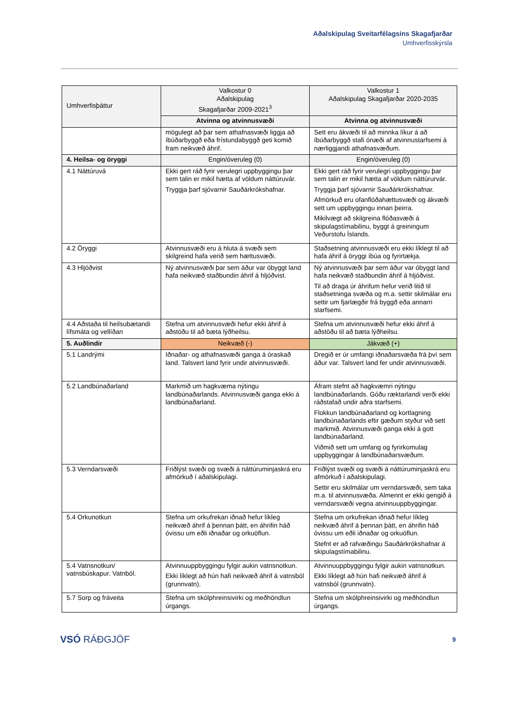Aðalskipulag Sveitarfélagsins Skagafjarðar
Umhverfisskýrsla
| Umhverfisþáttur | Valkostur 0 Aðalskipulag Skagafjarðar 2009-2021<sup>3</sup> | Valkostur 1 Aðalskipulag Skagafjarðar 2020-2035 |
| --- | --- | --- |
| | Atvinna og atvinnusvæði | Atvinna og atvinnusvæði |
| | mögulegt að þar sem athafnasvæði liggja að íbúðarbyggð eða frístundabyggð geti komið fram neikvæð áhrif. | Sett eru ákvæði til að minnka líkur á að íbúðarbyggð stafi ónæði af atvinnustarfsemi á nærliggjandi athafnasvæðum. |
| 4. Heilsa- og öryggi | Engin/óveruleg (0) | Engin/óveruleg (0) |
| 4.1 Náttúruvá | Ekki gert ráð fyrir verulegri uppbyggingu þar sem talin er mikil hætta af völdum náttúruvár. Tryggja þarf sjóvarnir Sauðárkrókshafnar. | Ekki gert ráð fyrir verulegri uppbyggingu þar sem talin er mikil hætta af völdum náttúrurvár. Tryggja þarf sjóvarnir Sauðárkrókshafnar. Afmörkuð eru ofanflóðahættusvæði og ákvæði sett um uppbyggingu innan þeirra. Mikilvægt að skilgreina flóðasvæði á skipulagstímabilinu, byggt á greiningum Veðurstofu Íslands. |
| 4.2 Öryggi | Atvinnusvæði eru á hluta á svæði sem skilgreind hafa verið sem hættusvæði. | Staðsetning atvinnusvæði eru ekki líklegt til að hafa áhrif á öryggi íbúa og fyrirtækja. |
| 4.3 Hljóðvist | Ný atvinnusvæði þar sem áður var óbyggt land hafa neikvæð staðbundin áhrif á hljóðvist. | Ný atvinnusvæði þar sem áður var óbyggt land hafa neikvæð staðbundin áhrif á hljóðvist. Til að draga úr áhrifum hefur verið litið til staðsetninga svæða og m.a. settir skilmálar eru settir um fjarlægðir frá byggð eða annarri starfsemi. |
| 4.4 Aðstaða til heilsubætandi lífsmáta og vellíðan | Stefna um atvinnusvæði hefur ekki áhrif á aðstöðu til að bæta lýðheilsu. | Stefna um atvinnusvæði hefur ekki áhrif á aðstöðu til að bæta lýðheilsu. |
| 5. Auðlindir | Neikvæð (-) | Jákvæð (+) |
| 5.1 Landrými | Iðnaðar- og athafnasvæði ganga á óraskað land. Talsvert land fyrir undir atvinnusvæði. | Dregið er úr umfangi iðnaðarsvæða frá því sem áður var. Talsvert land fer undir atvinnusvæði. |
| 5.2 Landbúnaðarland | Markmið um hagkvæma nýtingu landbúnaðarlands. Atvinnusvæði ganga ekki á landbúnaðarland. | Áfram stefnt að hagkvæmri nýtingu landbúnaðarlands. Góðu ræktarlandi verði ekki ráðstafað undir aðra starfsemi. Flokkun landbúnaðarland og kortlagning landbúnaðarlands eftir gæðum styður við sett markmið. Atvinnusvæði ganga ekki á gott landbúnaðarland. Viðmið sett um umfang og fyrirkomulag uppbyggingar á landbúnaðarsvæðum. |
| 5.3 Verndarsvæði | Friðlýst svæði og svæði á náttúruminjaskrá eru afmörkuð í aðalskipulagi. | Friðlýst svæði og svæði á náttúruminjaskrá eru afmörkuð í aðalskipulagi. Settir eru skilmálar um verndarsvæði, sem taka m.a. til atvinnusvæða. Almennt er ekki gengið á verndarsvæði vegna atvinnuuppbyggingar. |
| 5.4 Orkunotkun | Stefna um orkufrekan iðnað hefur líkleg neikvæð áhrif á þennan þátt, en áhrifin háð óvissu um eðli iðnaðar og orkuöflun. | Stefna um orkufrekan iðnað hefur líkleg neikvæð áhrif á þennan þátt, en áhrifin háð óvissu um eðli iðnaðar og orkuöflun. Stefnt er að rafvæðingu Sauðárkrókshafnar á skipulagstímabilinu. |
| 5.4 Vatnsnotkun/ vatnsbúskapur. Vatnból. | Atvinnuuppbyggingu fylgir aukin vatnsnotkun. Ekki líklegt að hún hafi neikvæð áhrif á vatnsból (grunnvatn). | Atvinnuuppbyggingu fylgir aukin vatnsnotkun. Ekki líklegt að hún hafi neikvæð áhrif á vatnsból (grunnvatn). |
| 5.7 Sorp og fráveita | Stefna um skólphreinsivirki og meðhöndlun úrgangs. | Stefna um skólphreinsivirki og meðhöndlun úrgangs. |
VSÓ RÁÐGJÖF
9